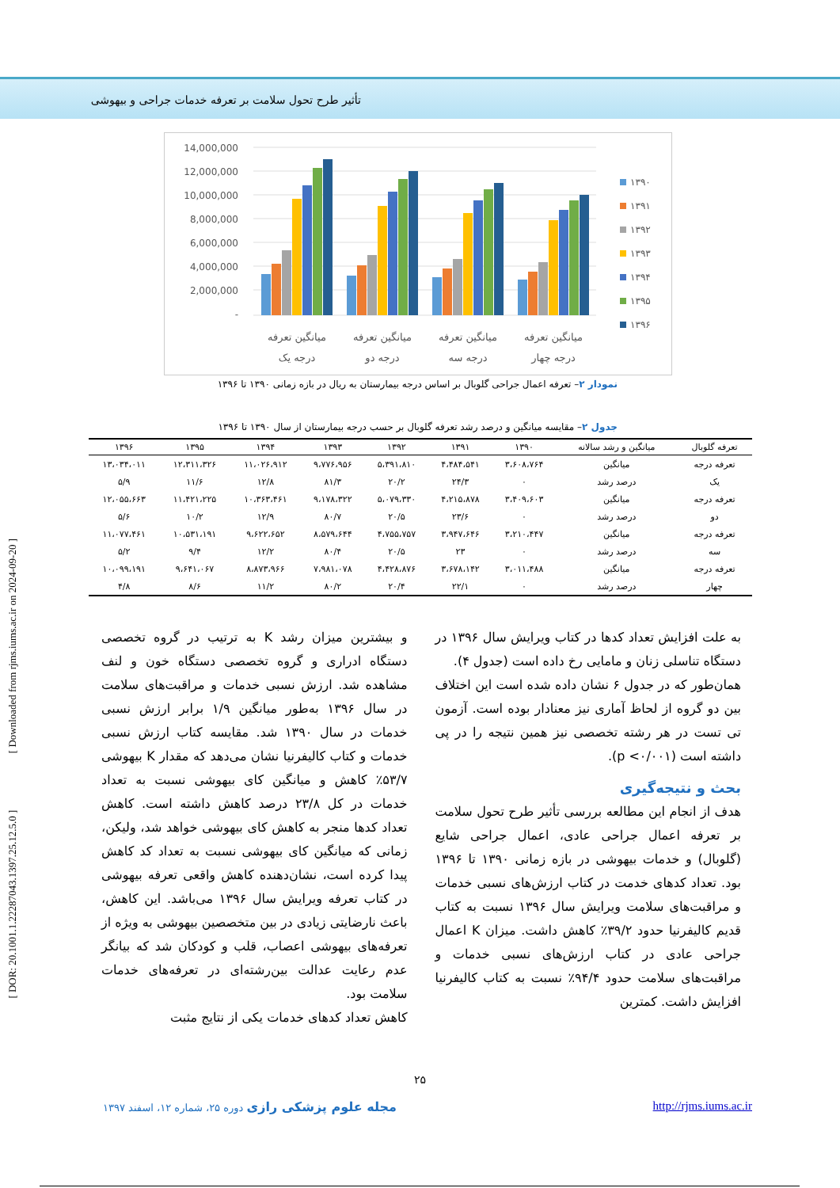تأثیر طرح تحول سلامت بر تعرفه خدمات جراحی و بیهوشی
14,000,000
12,000,000
10,000,000
8,000,000
6,000,000
4,000,000
2,000,000
-
میانگین تعرفه
درجه یک
میانگین تعرفه
درجه دو
میانگین تعرفه
درجه سه
میانگین تعرفه
درجه چهار
۱۳۹۰
۱۳۹۱
۱۳۹۲
۱۳۹۳
۱۳۹۴
۱۳۹۵
۱۳۹۶
نمودار ۲– تعرفه اعمال جراحی گلوبال بر اساس درجه بیمارستان به ریال در بازه زمانی ۱۳۹۰ تا ۱۳۹۶
جدول ۲– مقایسه میانگین و درصد رشد تعرفه گلوبال بر حسب درجه بیمارستان از سال ۱۳۹۰ تا ۱۳۹۶
| تعرفه گلوبال | میانگین و رشد سالانه | ۱۳۹۰ | ۱۳۹۱ | ۱۳۹۲ | ۱۳۹۳ | ۱۳۹۴ | ۱۳۹۵ | ۱۳۹۶ |
| --- | --- | --- | --- | --- | --- | --- | --- | --- |
| تعرفه درجه | میانگین | ۳،۶۰۸،۷۶۴ | ۴،۴۸۴،۵۴۱ | ۵،۳۹۱،۸۱۰ | ۹،۷۷۶،۹۵۶ | ۱۱،۰۲۶،۹۱۲ | ۱۲،۳۱۱،۳۲۶ | ۱۳،۰۳۴،۰۱۱ |
| یک | درصد رشد | ۰ | ۲۴/۳ | ۲۰/۲ | ۸۱/۳ | ۱۲/۸ | ۱۱/۶ | ۵/۹ |
| تعرفه درجه | میانگین | ۳،۴۰۹،۶۰۳ | ۴،۲۱۵،۸۷۸ | ۵،۰۷۹،۳۳۰ | ۹،۱۷۸،۳۲۲ | ۱۰،۳۶۳،۴۶۱ | ۱۱،۴۲۱،۲۲۵ | ۱۲،۰۵۵،۶۶۳ |
| دو | درصد رشد | ۰ | ۲۳/۶ | ۲۰/۵ | ۸۰/۷ | ۱۲/۹ | ۱۰/۲ | ۵/۶ |
| تعرفه درجه | میانگین | ۳،۲۱۰،۴۴۷ | ۳،۹۴۷،۶۴۶ | ۴،۷۵۵،۷۵۷ | ۸،۵۷۹،۶۴۴ | ۹،۶۲۲،۶۵۲ | ۱۰،۵۳۱،۱۹۱ | ۱۱،۰۷۷،۴۶۱ |
| سه | درصد رشد | ۰ | ۲۳ | ۲۰/۵ | ۸۰/۴ | ۱۲/۲ | ۹/۴ | ۵/۲ |
| تعرفه درجه | میانگین | ۳،۰۱۱،۴۸۸ | ۳،۶۷۸،۱۴۲ | ۴،۴۲۸،۸۷۶ | ۷،۹۸۱،۰۷۸ | ۸،۸۷۳،۹۶۶ | ۹،۶۴۱،۰۶۷ | ۱۰،۰۹۹،۱۹۱ |
| چهار | درصد رشد | ۰ | ۲۲/۱ | ۲۰/۴ | ۸۰/۲ | ۱۱/۲ | ۸/۶ | ۴/۸ |
به علت افزایش تعداد کدها در کتاب ویرایش سال ۱۳۹۶ در دستگاه تناسلی زنان و مامایی رخ داده است (جدول ۴).
همان‌طور که در جدول ۶ نشان داده شده است این اختلاف بین دو گروه از لحاظ آماری نیز معنادار بوده است. آزمون تی تست در هر رشته تخصصی نیز همین نتیجه را در پی داشته است (p <۰/۰۰۱).
بحث و نتیجه‌گیری
هدف از انجام این مطالعه بررسی تأثیر طرح تحول سلامت بر تعرفه اعمال جراحی عادی، اعمال جراحی شایع (گلوبال) و خدمات بیهوشی در بازه زمانی ۱۳۹۰ تا ۱۳۹۶ بود. تعداد کدهای خدمت در کتاب ارزش‌های نسبی خدمات و مراقبت‌های سلامت ویرایش سال ۱۳۹۶ نسبت به کتاب قدیم کالیفرنیا حدود ۳۹/۲٪ کاهش داشت. میزان K اعمال جراحی عادی در کتاب ارزش‌های نسبی خدمات و مراقبت‌های سلامت حدود ۹۴/۴٪ نسبت به کتاب کالیفرنیا افزایش داشت. کمترین
و بیشترین میزان رشد K به ترتیب در گروه تخصصی دستگاه ادراری و گروه تخصصی دستگاه خون و لنف مشاهده شد. ارزش نسبی خدمات و مراقبت‌های سلامت در سال ۱۳۹۶ به‌طور میانگین ۱/۹ برابر ارزش نسبی خدمات در سال ۱۳۹۰ شد. مقایسه کتاب ارزش نسبی خدمات و کتاب کالیفرنیا نشان می‌دهد که مقدار K بیهوشی ۵۳/۷٪ کاهش و میانگین کای بیهوشی نسبت به تعداد خدمات در کل ۲۳/۸ درصد کاهش داشته است. کاهش تعداد کدها منجر به کاهش کای بیهوشی خواهد شد، ولیکن، زمانی که میانگین کای بیهوشی نسبت به تعداد کد کاهش پیدا کرده است، نشان‌دهنده کاهش واقعی تعرفه بیهوشی در کتاب تعرفه ویرایش سال ۱۳۹۶ می‌باشد. این کاهش، باعث نارضایتی زیادی در بین متخصصین بیهوشی به ویژه از تعرفه‌های بیهوشی اعصاب، قلب و کودکان شد که بیانگر عدم رعایت عدالت بین‌رشته‌ای در تعرفه‌های خدمات سلامت بود.
کاهش تعداد کدهای خدمات یکی از نتایج مثبت
۲۵
مجله علوم پزشکی رازی دوره ۲۵، شماره ۱۲، اسفند ۱۳۹۷ http://rjms.iums.ac.ir
[ DOR: 20.1001.1.22287043.1397.25.12.5.0 ] [ Downloaded from rjms.iums.ac.ir on 2024-09-20 ]